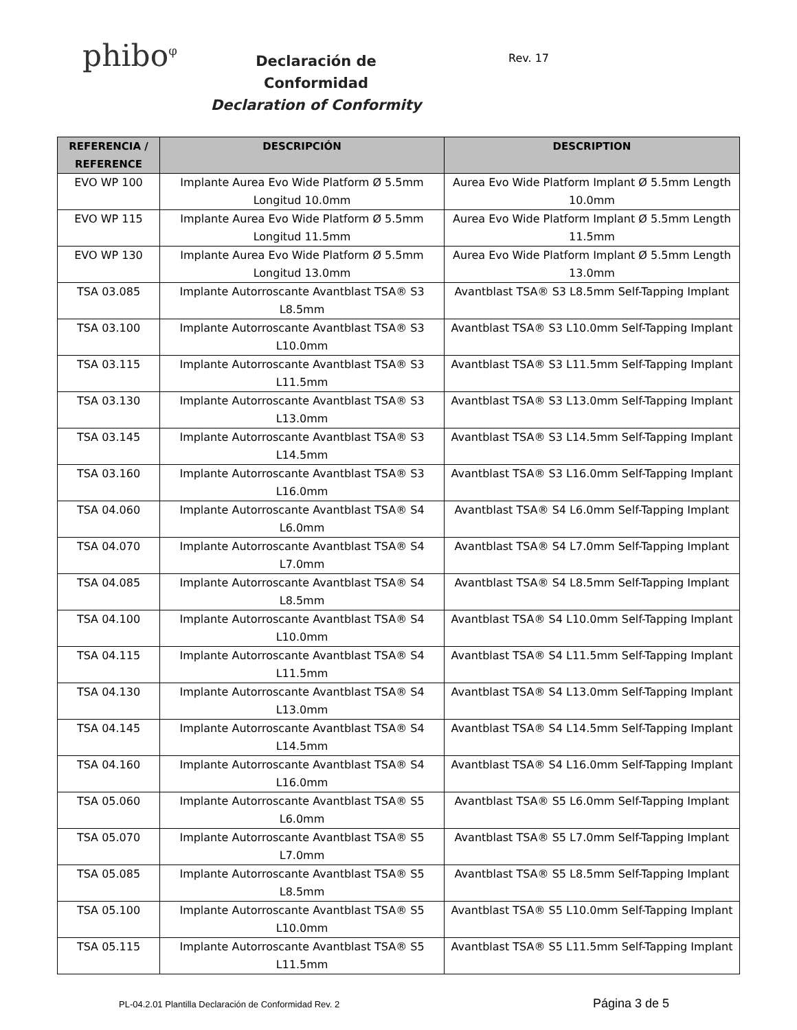phibo<sup>φ</sup>
Declaración de Conformidad
Declaration of Conformity
Rev. 17
| REFERENCIA / REFERENCE | DESCRIPCIÓN | DESCRIPTION |
| --- | --- | --- |
| EVO WP 100 | Implante Aurea Evo Wide Platform Ø 5.5mm Longitud 10.0mm | Aurea Evo Wide Platform Implant Ø 5.5mm Length 10.0mm |
| EVO WP 115 | Implante Aurea Evo Wide Platform Ø 5.5mm Longitud 11.5mm | Aurea Evo Wide Platform Implant Ø 5.5mm Length 11.5mm |
| EVO WP 130 | Implante Aurea Evo Wide Platform Ø 5.5mm Longitud 13.0mm | Aurea Evo Wide Platform Implant Ø 5.5mm Length 13.0mm |
| TSA 03.085 | Implante Autorroscante Avantblast TSA® S3 L8.5mm | Avantblast TSA® S3 L8.5mm Self-Tapping Implant |
| TSA 03.100 | Implante Autorroscante Avantblast TSA® S3 L10.0mm | Avantblast TSA® S3 L10.0mm Self-Tapping Implant |
| TSA 03.115 | Implante Autorroscante Avantblast TSA® S3 L11.5mm | Avantblast TSA® S3 L11.5mm Self-Tapping Implant |
| TSA 03.130 | Implante Autorroscante Avantblast TSA® S3 L13.0mm | Avantblast TSA® S3 L13.0mm Self-Tapping Implant |
| TSA 03.145 | Implante Autorroscante Avantblast TSA® S3 L14.5mm | Avantblast TSA® S3 L14.5mm Self-Tapping Implant |
| TSA 03.160 | Implante Autorroscante Avantblast TSA® S3 L16.0mm | Avantblast TSA® S3 L16.0mm Self-Tapping Implant |
| TSA 04.060 | Implante Autorroscante Avantblast TSA® S4 L6.0mm | Avantblast TSA® S4 L6.0mm Self-Tapping Implant |
| TSA 04.070 | Implante Autorroscante Avantblast TSA® S4 L7.0mm | Avantblast TSA® S4 L7.0mm Self-Tapping Implant |
| TSA 04.085 | Implante Autorroscante Avantblast TSA® S4 L8.5mm | Avantblast TSA® S4 L8.5mm Self-Tapping Implant |
| TSA 04.100 | Implante Autorroscante Avantblast TSA® S4 L10.0mm | Avantblast TSA® S4 L10.0mm Self-Tapping Implant |
| TSA 04.115 | Implante Autorroscante Avantblast TSA® S4 L11.5mm | Avantblast TSA® S4 L11.5mm Self-Tapping Implant |
| TSA 04.130 | Implante Autorroscante Avantblast TSA® S4 L13.0mm | Avantblast TSA® S4 L13.0mm Self-Tapping Implant |
| TSA 04.145 | Implante Autorroscante Avantblast TSA® S4 L14.5mm | Avantblast TSA® S4 L14.5mm Self-Tapping Implant |
| TSA 04.160 | Implante Autorroscante Avantblast TSA® S4 L16.0mm | Avantblast TSA® S4 L16.0mm Self-Tapping Implant |
| TSA 05.060 | Implante Autorroscante Avantblast TSA® S5 L6.0mm | Avantblast TSA® S5 L6.0mm Self-Tapping Implant |
| TSA 05.070 | Implante Autorroscante Avantblast TSA® S5 L7.0mm | Avantblast TSA® S5 L7.0mm Self-Tapping Implant |
| TSA 05.085 | Implante Autorroscante Avantblast TSA® S5 L8.5mm | Avantblast TSA® S5 L8.5mm Self-Tapping Implant |
| TSA 05.100 | Implante Autorroscante Avantblast TSA® S5 L10.0mm | Avantblast TSA® S5 L10.0mm Self-Tapping Implant |
| TSA 05.115 | Implante Autorroscante Avantblast TSA® S5 L11.5mm | Avantblast TSA® S5 L11.5mm Self-Tapping Implant |
PL-04.2.01 Plantilla Declaración de Conformidad Rev. 2
Página 3 de 5